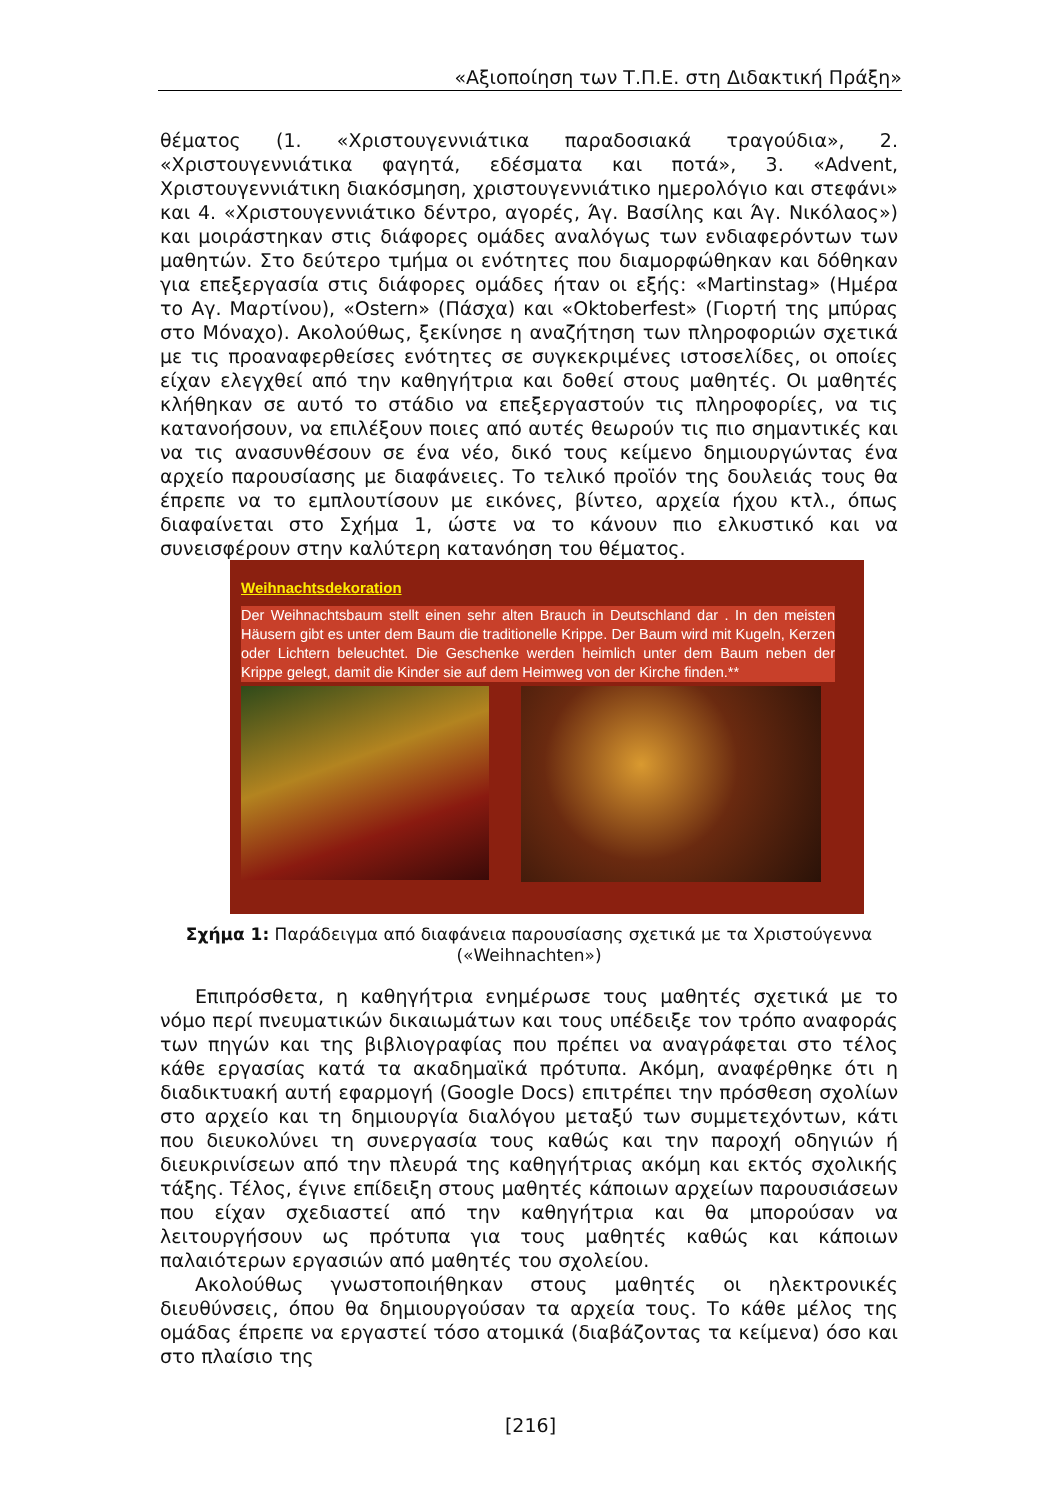«Αξιοποίηση των Τ.Π.Ε. στη Διδακτική Πράξη»
θέματος (1. «Χριστουγεννιάτικα παραδοσιακά τραγούδια», 2. «Χριστουγεννιάτικα φαγητά, εδέσματα και ποτά», 3. «Advent, Χριστουγεννιάτικη διακόσμηση, χριστουγεννιάτικο ημερολόγιο και στεφάνι» και 4. «Χριστουγεννιάτικο δέντρο, αγορές, Άγ. Βασίλης και Άγ. Νικόλαος») και μοιράστηκαν στις διάφορες ομάδες αναλόγως των ενδιαφερόντων των μαθητών. Στο δεύτερο τμήμα οι ενότητες που διαμορφώθηκαν και δόθηκαν για επεξεργασία στις διάφορες ομάδες ήταν οι εξής: «Martinstag» (Ημέρα το Αγ. Μαρτίνου), «Ostern» (Πάσχα) και «Oktoberfest» (Γιορτή της μπύρας στο Μόναχο). Ακολούθως, ξεκίνησε η αναζήτηση των πληροφοριών σχετικά με τις προαναφερθείσες ενότητες σε συγκεκριμένες ιστοσελίδες, οι οποίες είχαν ελεγχθεί από την καθηγήτρια και δοθεί στους μαθητές. Οι μαθητές κλήθηκαν σε αυτό το στάδιο να επεξεργαστούν τις πληροφορίες, να τις κατανοήσουν, να επιλέξουν ποιες από αυτές θεωρούν τις πιο σημαντικές και να τις ανασυνθέσουν σε ένα νέο, δικό τους κείμενο δημιουργώντας ένα αρχείο παρουσίασης με διαφάνειες. Το τελικό προϊόν της δουλειάς τους θα έπρεπε να το εμπλουτίσουν με εικόνες, βίντεο, αρχεία ήχου κτλ., όπως διαφαίνεται στο Σχήμα 1, ώστε να το κάνουν πιο ελκυστικό και να συνεισφέρουν στην καλύτερη κατανόηση του θέματος.
Weihnachtsdekoration
Der Weihnachtsbaum stellt einen sehr alten Brauch in Deutschland dar . In den meisten Häusern gibt es unter dem Baum die traditionelle Krippe. Der Baum wird mit Kugeln, Kerzen oder Lichtern beleuchtet. Die Geschenke werden heimlich unter dem Baum neben der Krippe gelegt, damit die Kinder sie auf dem Heimweg von der Kirche finden.**
Σχήμα 1: Παράδειγμα από διαφάνεια παρουσίασης σχετικά με τα Χριστούγεννα («Weihnachten»)
Επιπρόσθετα, η καθηγήτρια ενημέρωσε τους μαθητές σχετικά με το νόμο περί πνευματικών δικαιωμάτων και τους υπέδειξε τον τρόπο αναφοράς των πηγών και της βιβλιογραφίας που πρέπει να αναγράφεται στο τέλος κάθε εργασίας κατά τα ακαδημαϊκά πρότυπα. Ακόμη, αναφέρθηκε ότι η διαδικτυακή αυτή εφαρμογή (Google Docs) επιτρέπει την πρόσθεση σχολίων στο αρχείο και τη δημιουργία διαλόγου μεταξύ των συμμετεχόντων, κάτι που διευκολύνει τη συνεργασία τους καθώς και την παροχή οδηγιών ή διευκρινίσεων από την πλευρά της καθηγήτριας ακόμη και εκτός σχολικής τάξης. Τέλος, έγινε επίδειξη στους μαθητές κάποιων αρχείων παρουσιάσεων που είχαν σχεδιαστεί από την καθηγήτρια και θα μπορούσαν να λειτουργήσουν ως πρότυπα για τους μαθητές καθώς και κάποιων παλαιότερων εργασιών από μαθητές του σχολείου.
Ακολούθως γνωστοποιήθηκαν στους μαθητές οι ηλεκτρονικές διευθύνσεις, όπου θα δημιουργούσαν τα αρχεία τους. Το κάθε μέλος της ομάδας έπρεπε να εργαστεί τόσο ατομικά (διαβάζοντας τα κείμενα) όσο και στο πλαίσιο της
[216]